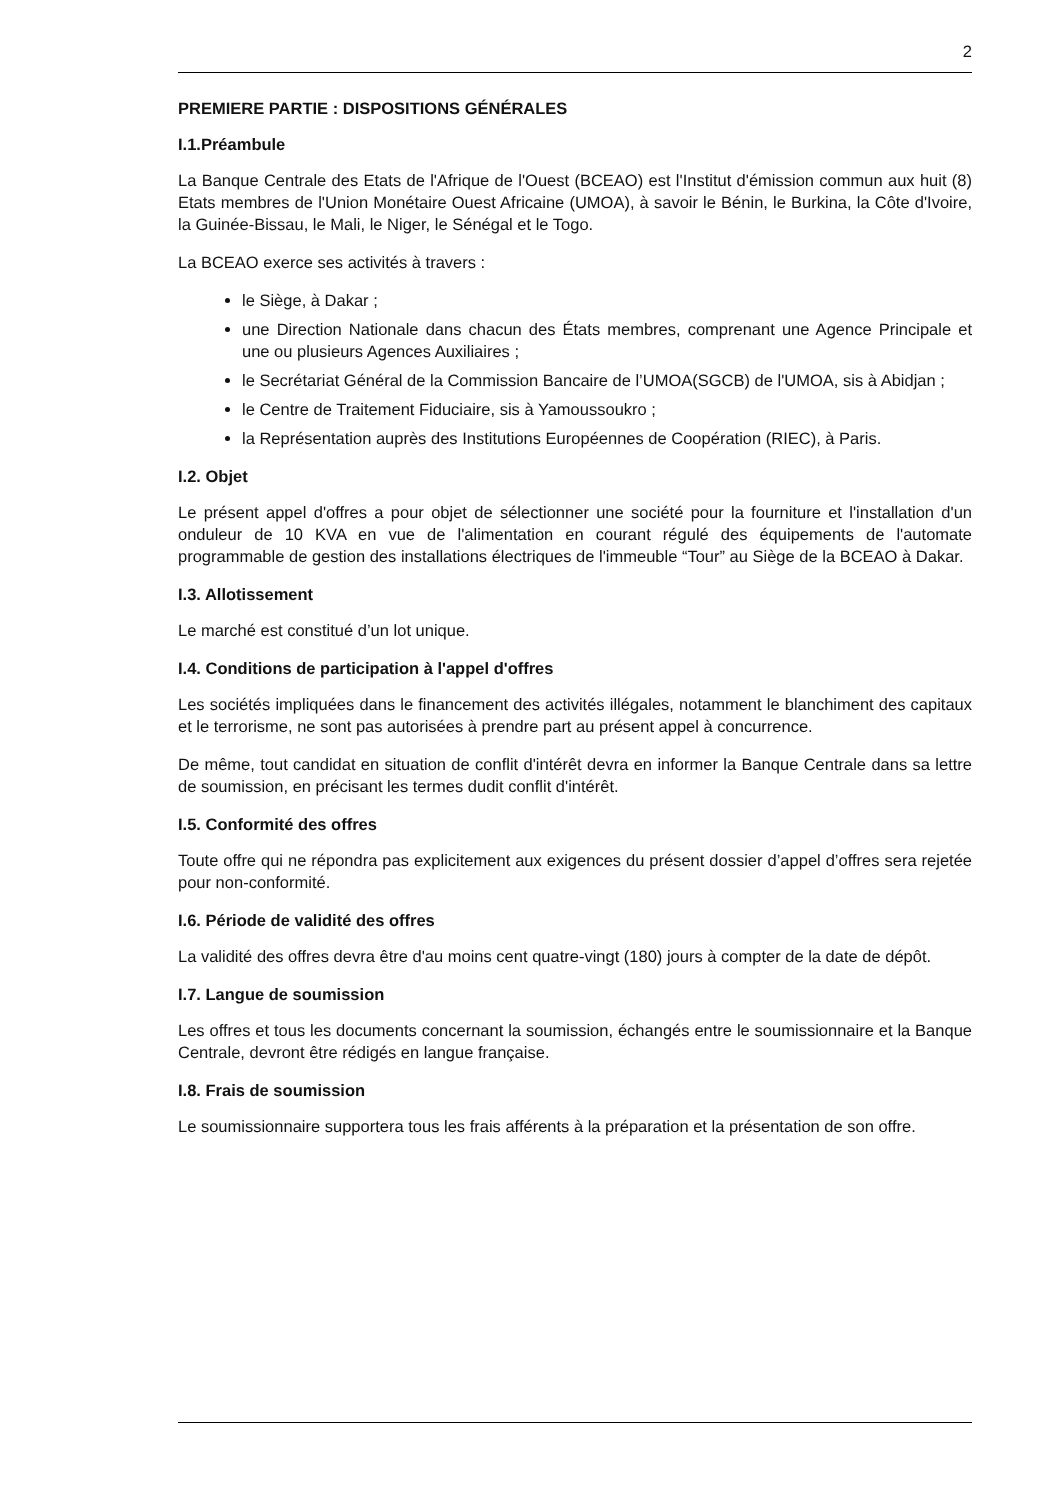2
PREMIERE PARTIE : DISPOSITIONS GÉNÉRALES
I.1.Préambule
La Banque Centrale des Etats de l'Afrique de l'Ouest (BCEAO) est l'Institut d'émission commun aux huit (8) Etats membres de l'Union Monétaire Ouest Africaine (UMOA), à savoir le Bénin, le Burkina, la Côte d'Ivoire, la Guinée-Bissau, le Mali, le Niger, le Sénégal et le Togo.
La BCEAO exerce ses activités à travers :
le Siège, à Dakar ;
une Direction Nationale dans chacun des États membres, comprenant une Agence Principale et une ou plusieurs Agences Auxiliaires ;
le Secrétariat Général de la Commission Bancaire de l’UMOA(SGCB) de l'UMOA, sis à Abidjan ;
le Centre de Traitement Fiduciaire, sis à Yamoussoukro ;
la Représentation auprès des Institutions Européennes de Coopération (RIEC), à Paris.
I.2. Objet
Le présent appel d'offres a pour objet de sélectionner une société pour la fourniture et l'installation d'un onduleur de 10 KVA en vue de l'alimentation en courant régulé des équipements de l'automate programmable de gestion des installations électriques de l'immeuble “Tour” au Siège de la BCEAO à Dakar.
I.3. Allotissement
Le marché est constitué d’un lot unique.
I.4. Conditions de participation à l'appel d'offres
Les sociétés impliquées dans le financement des activités illégales, notamment le blanchiment des capitaux et le terrorisme, ne sont pas autorisées à prendre part au présent appel à concurrence.
De même, tout candidat en situation de conflit d'intérêt devra en informer la Banque Centrale dans sa lettre de soumission, en précisant les termes dudit conflit d'intérêt.
I.5. Conformité des offres
Toute offre qui ne répondra pas explicitement aux exigences du présent dossier d’appel d’offres sera rejetée pour non-conformité.
I.6. Période de validité des offres
La validité des offres devra être d'au moins cent quatre-vingt (180) jours à compter de la date de dépôt.
I.7. Langue de soumission
Les offres et tous les documents concernant la soumission, échangés entre le soumissionnaire et la Banque Centrale, devront être rédigés en langue française.
I.8. Frais de soumission
Le soumissionnaire supportera tous les frais afférents à la préparation et la présentation de son offre.